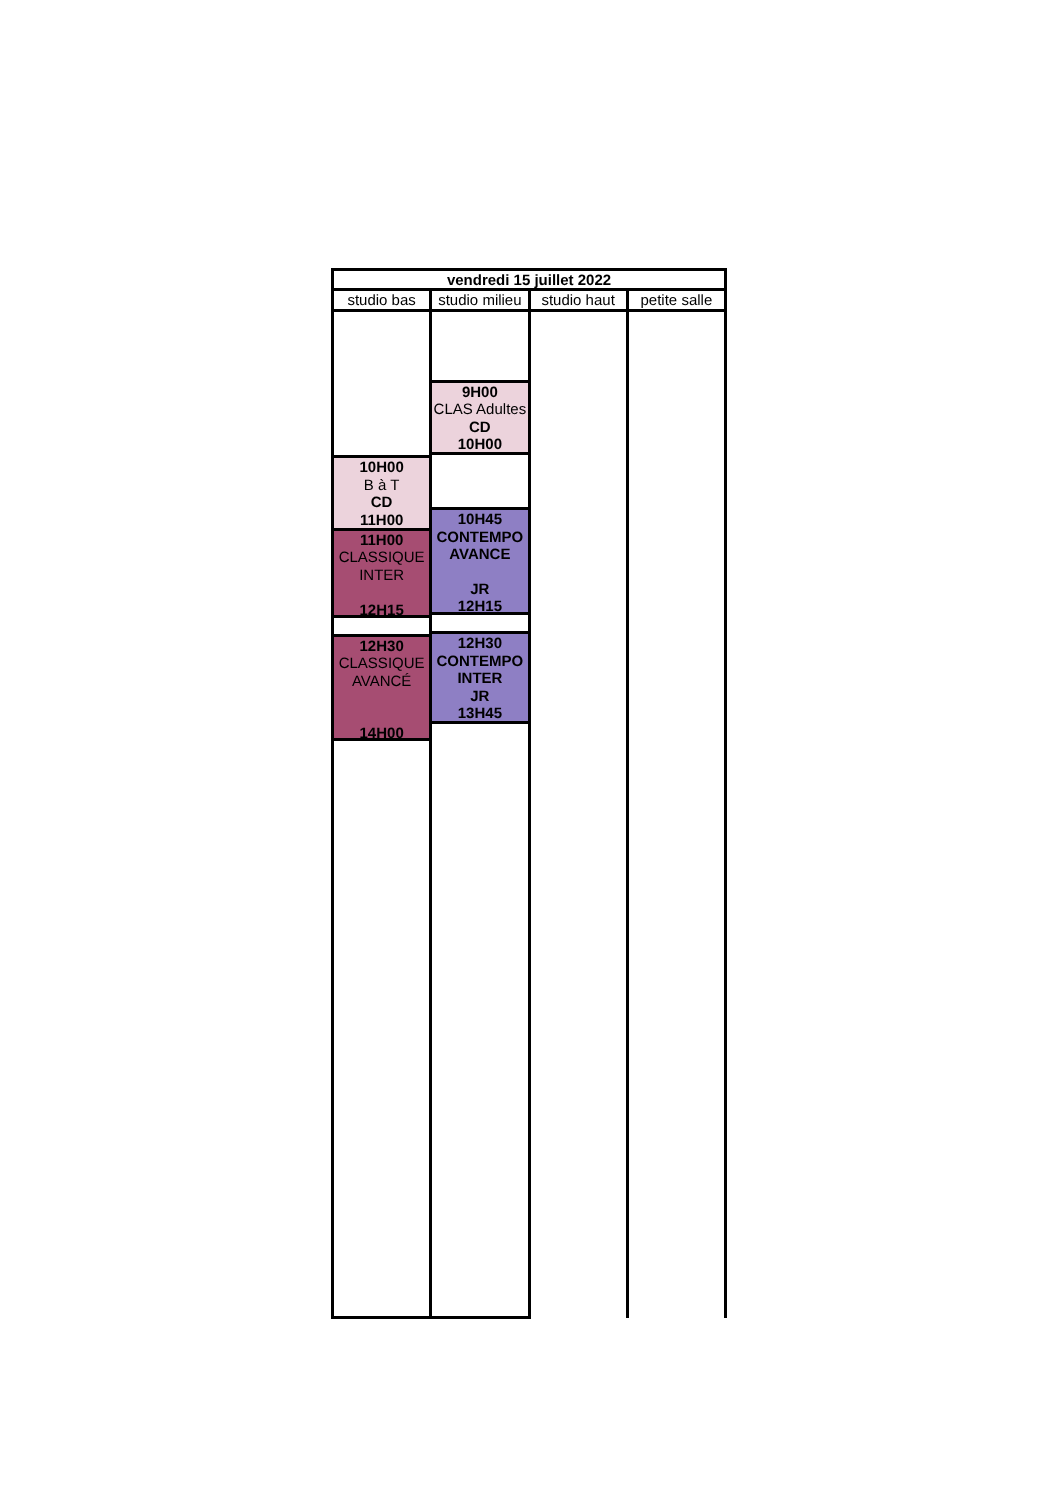| vendredi 15 juillet 2022 | | | |
| --- | --- | --- | --- |
| studio bas | studio milieu | studio haut | petite salle |
| | 9H00 CLAS Adultes CD 10H00 | | |
| 10H00 B à T CD 11H00 11H00 CLASSIQUE INTER 12H15 12H30 CLASSIQUE AVANCÉ 14H00 | 10H45 CONTEMPO AVANCE JR 12H15 12H30 CONTEMPO INTER JR 13H45 | | |